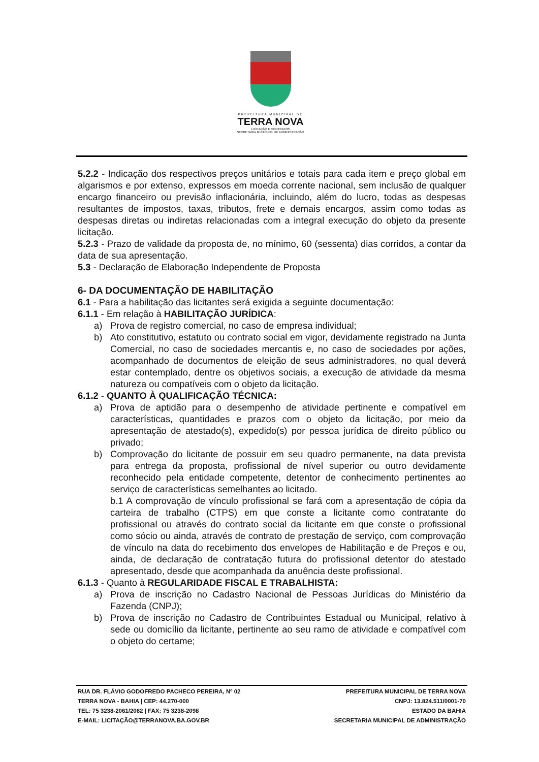PREFEITURA MUNICIPAL DE
TERRA NOVA
LICITAÇÃO E CONTRATOS
SECRETARIA MUNICIPAL DE ADMINISTRAÇÃO
5.2.2 - Indicação dos respectivos preços unitários e totais para cada item e preço global em algarismos e por extenso, expressos em moeda corrente nacional, sem inclusão de qualquer encargo financeiro ou previsão inflacionária, incluindo, além do lucro, todas as despesas resultantes de impostos, taxas, tributos, frete e demais encargos, assim como todas as despesas diretas ou indiretas relacionadas com a integral execução do objeto da presente licitação.
5.2.3 - Prazo de validade da proposta de, no mínimo, 60 (sessenta) dias corridos, a contar da data de sua apresentação.
5.3 - Declaração de Elaboração Independente de Proposta
6- DA DOCUMENTAÇÃO DE HABILITAÇÃO
6.1 - Para a habilitação das licitantes será exigida a seguinte documentação:
6.1.1 - Em relação à HABILITAÇÃO JURÍDICA:
a) Prova de registro comercial, no caso de empresa individual;
b) Ato constitutivo, estatuto ou contrato social em vigor, devidamente registrado na Junta Comercial, no caso de sociedades mercantis e, no caso de sociedades por ações, acompanhado de documentos de eleição de seus administradores, no qual deverá estar contemplado, dentre os objetivos sociais, a execução de atividade da mesma natureza ou compatíveis com o objeto da licitação.
6.1.2 - QUANTO À QUALIFICAÇÃO TÉCNICA:
a) Prova de aptidão para o desempenho de atividade pertinente e compatível em características, quantidades e prazos com o objeto da licitação, por meio da apresentação de atestado(s), expedido(s) por pessoa jurídica de direito público ou privado;
b) Comprovação do licitante de possuir em seu quadro permanente, na data prevista para entrega da proposta, profissional de nível superior ou outro devidamente reconhecido pela entidade competente, detentor de conhecimento pertinentes ao serviço de características semelhantes ao licitado.
b.1 A comprovação de vínculo profissional se fará com a apresentação de cópia da carteira de trabalho (CTPS) em que conste a licitante como contratante do profissional ou através do contrato social da licitante em que conste o profissional como sócio ou ainda, através de contrato de prestação de serviço, com comprovação de vínculo na data do recebimento dos envelopes de Habilitação e de Preços e ou, ainda, de declaração de contratação futura do profissional detentor do atestado apresentado, desde que acompanhada da anuência deste profissional.
6.1.3 - Quanto à REGULARIDADE FISCAL E TRABALHISTA:
a) Prova de inscrição no Cadastro Nacional de Pessoas Jurídicas do Ministério da Fazenda (CNPJ);
b) Prova de inscrição no Cadastro de Contribuintes Estadual ou Municipal, relativo à sede ou domicílio da licitante, pertinente ao seu ramo de atividade e compatível com o objeto do certame;
RUA DR. FLÁVIO GODOFREDO PACHECO PEREIRA, Nº 02
TERRA NOVA - BAHIA | CEP: 44.270-000
TEL: 75 3238-2061/2062 | FAX: 75 3238-2098
E-MAIL: LICITAÇÃO@TERRANOVA.BA.GOV.BR
PREFEITURA MUNICIPAL DE TERRA NOVA
CNPJ: 13.824.511/0001-70
ESTADO DA BAHIA
SECRETARIA MUNICIPAL DE ADMINISTRAÇÃO